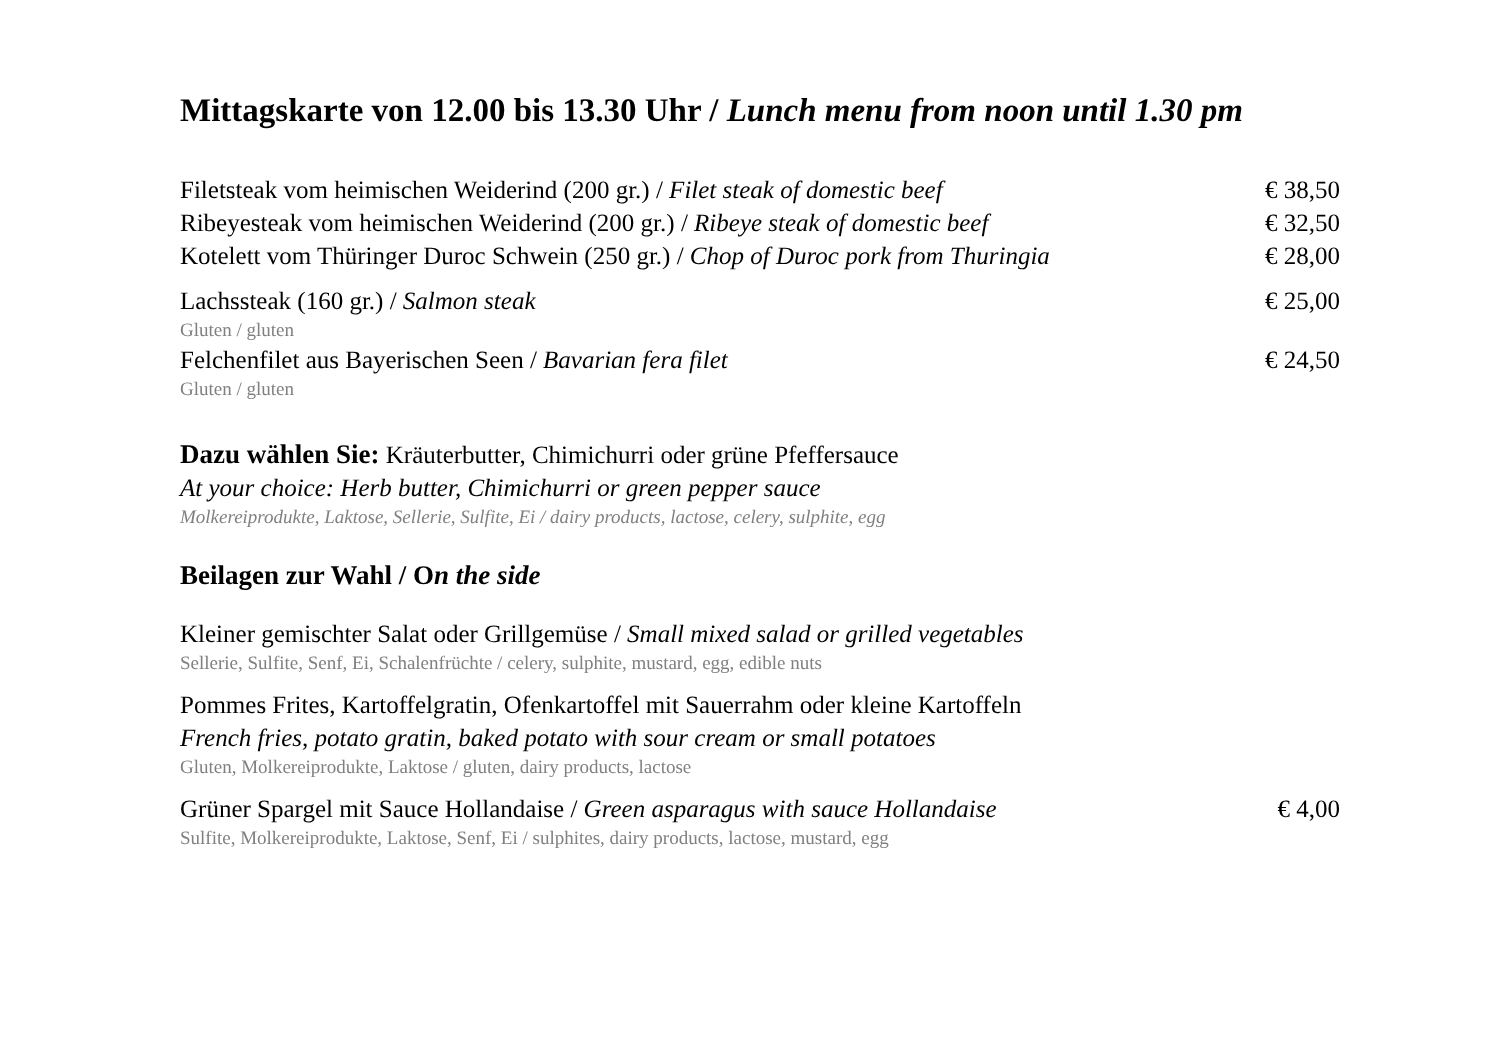Mittagskarte von 12.00 bis 13.30 Uhr / Lunch menu from noon until 1.30 pm
Filetsteak vom heimischen Weiderind (200 gr.) / Filet steak of domestic beef € 38,50
Ribeyesteak vom heimischen Weiderind (200 gr.) / Ribeye steak of domestic beef € 32,50
Kotelett vom Thüringer Duroc Schwein (250 gr.) / Chop of Duroc pork from Thuringia € 28,00
Lachssteak (160 gr.) / Salmon steak € 25,00
Gluten / gluten
Felchenfilet aus Bayerischen Seen / Bavarian fera filet € 24,50
Gluten / gluten
Dazu wählen Sie: Kräuterbutter, Chimichurri oder grüne Pfeffersauce
At your choice: Herb butter, Chimichurri or green pepper sauce
Molkereiprodukte, Laktose, Sellerie, Sulfite, Ei / dairy products, lactose, celery, sulphite, egg
Beilagen zur Wahl / On the side
Kleiner gemischter Salat oder Grillgemüse / Small mixed salad or grilled vegetables
Sellerie, Sulfite, Senf, Ei, Schalenfrüchte / celery, sulphite, mustard, egg, edible nuts
Pommes Frites, Kartoffelgratin, Ofenkartoffel mit Sauerrahm oder kleine Kartoffeln
French fries, potato gratin, baked potato with sour cream or small potatoes
Gluten, Molkereiprodukte, Laktose / gluten, dairy products, lactose
Grüner Spargel mit Sauce Hollandaise / Green asparagus with sauce Hollandaise € 4,00
Sulfite, Molkereiprodukte, Laktose, Senf, Ei / sulphites, dairy products, lactose, mustard, egg